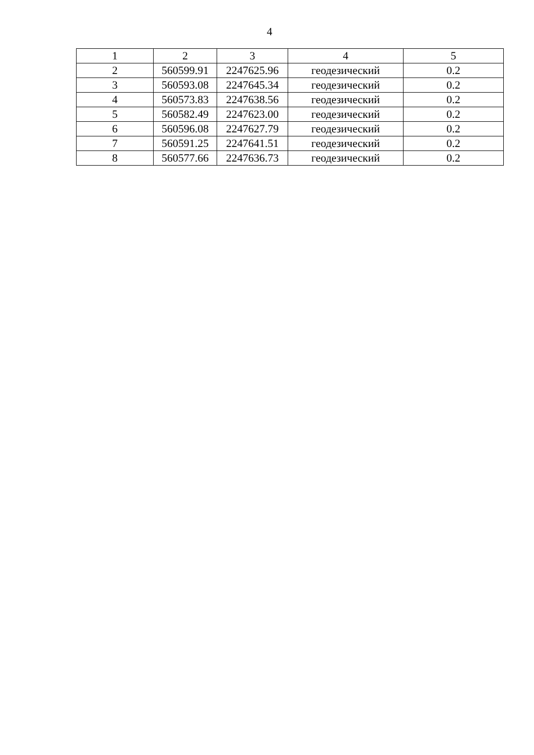4
| 1 | 2 | 3 | 4 | 5 |
| --- | --- | --- | --- | --- |
| 2 | 560599.91 | 2247625.96 | геодезический | 0.2 |
| 3 | 560593.08 | 2247645.34 | геодезический | 0.2 |
| 4 | 560573.83 | 2247638.56 | геодезический | 0.2 |
| 5 | 560582.49 | 2247623.00 | геодезический | 0.2 |
| 6 | 560596.08 | 2247627.79 | геодезический | 0.2 |
| 7 | 560591.25 | 2247641.51 | геодезический | 0.2 |
| 8 | 560577.66 | 2247636.73 | геодезический | 0.2 |